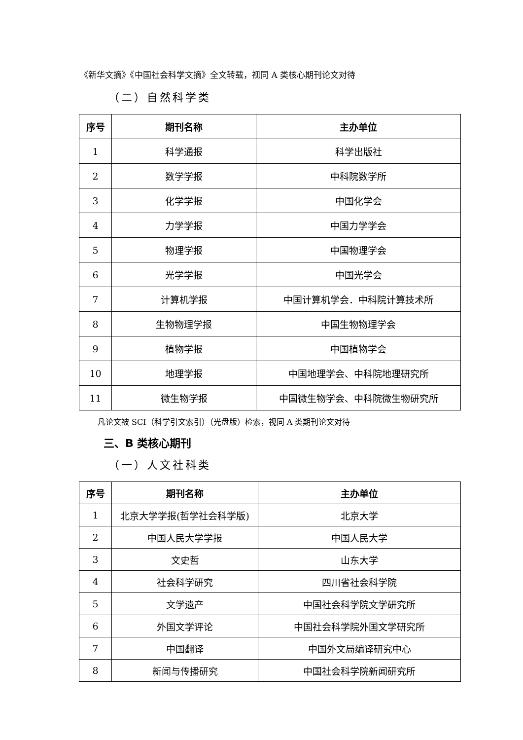《新华文摘》《中国社会科学文摘》全文转载，视同 A 类核心期刊论文对待
（二）自然科学类
| 序号 | 期刊名称 | 主办单位 |
| --- | --- | --- |
| 1 | 科学通报 | 科学出版社 |
| 2 | 数学学报 | 中科院数学所 |
| 3 | 化学学报 | 中国化学会 |
| 4 | 力学学报 | 中国力学学会 |
| 5 | 物理学报 | 中国物理学会 |
| 6 | 光学学报 | 中国光学会 |
| 7 | 计算机学报 | 中国计算机学会．中科院计算技术所 |
| 8 | 生物物理学报 | 中国生物物理学会 |
| 9 | 植物学报 | 中国植物学会 |
| 10 | 地理学报 | 中国地理学会、中科院地理研究所 |
| 11 | 微生物学报 | 中国微生物学会、中科院微生物研究所 |
凡论文被 SCI（科学引文索引）（光盘版）检索，视同 A 类期刊论文对待
三、B 类核心期刊
（一）人文社科类
| 序号 | 期刊名称 | 主办单位 |
| --- | --- | --- |
| 1 | 北京大学学报(哲学社会科学版) | 北京大学 |
| 2 | 中国人民大学学报 | 中国人民大学 |
| 3 | 文史哲 | 山东大学 |
| 4 | 社会科学研究 | 四川省社会科学院 |
| 5 | 文学遗产 | 中国社会科学院文学研究所 |
| 6 | 外国文学评论 | 中国社会科学院外国文学研究所 |
| 7 | 中国翻译 | 中国外文局编译研究中心 |
| 8 | 新闻与传播研究 | 中国社会科学院新闻研究所 |